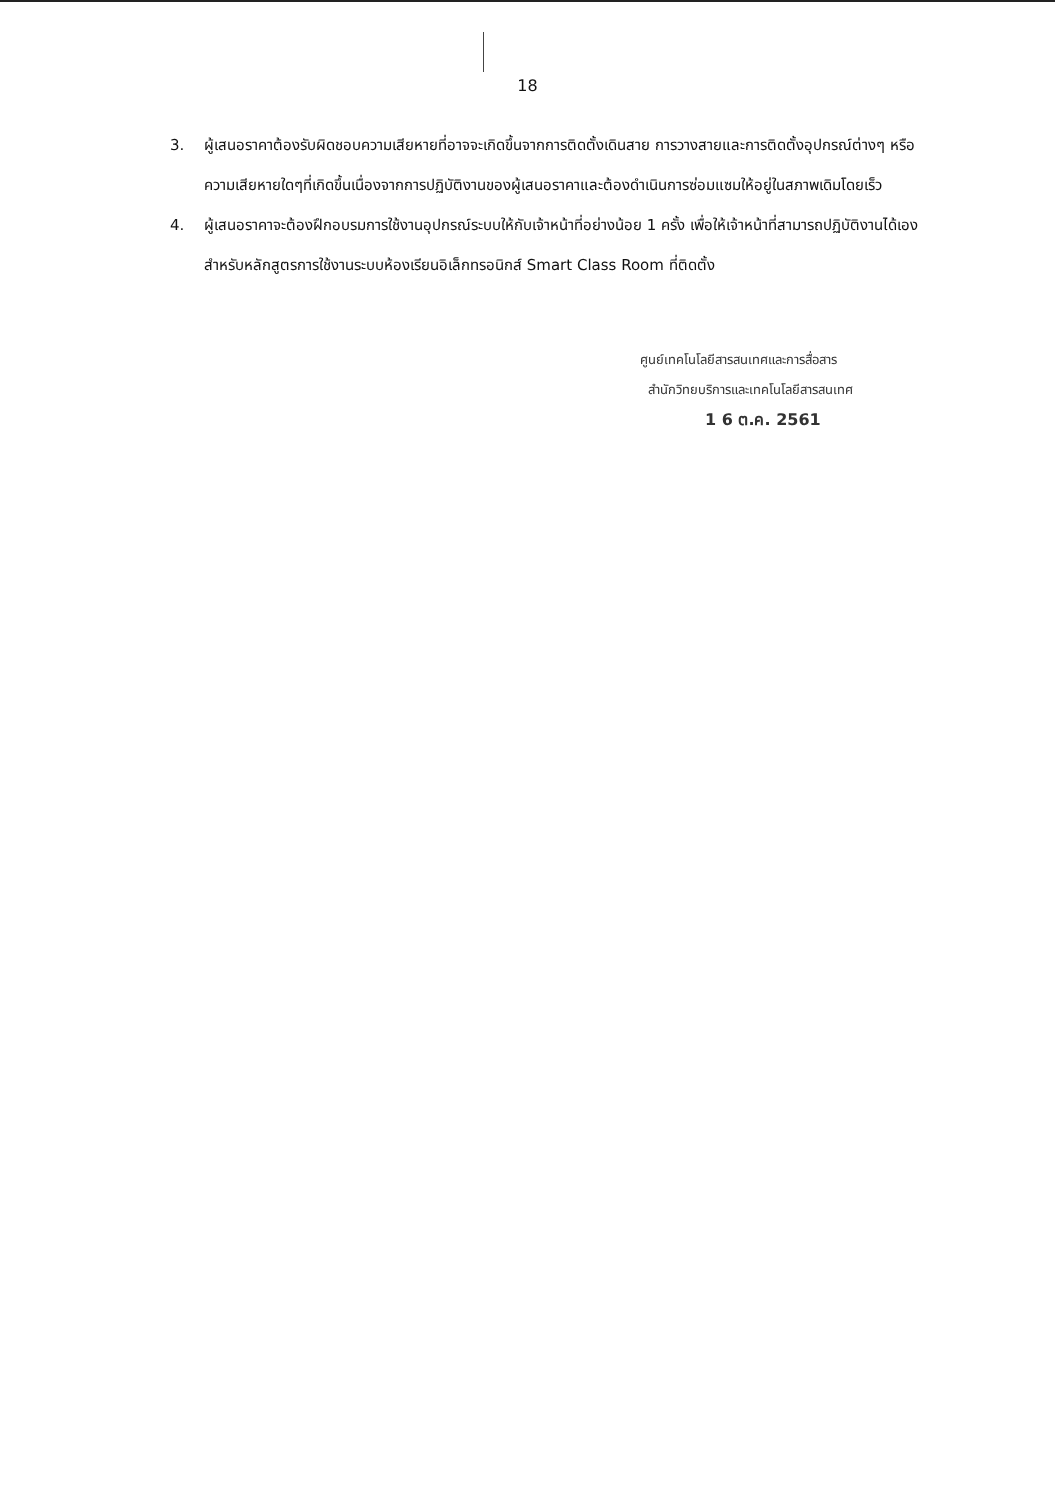18
3. ผู้เสนอราคาต้องรับผิดชอบความเสียหายที่อาจจะเกิดขึ้นจากการติดตั้งเดินสาย การวางสายและการติดตั้งอุปกรณ์ต่างๆ หรือความเสียหายใดๆที่เกิดขึ้นเนื่องจากการปฏิบัติงานของผู้เสนอราคาและต้องดำเนินการซ่อมแซมให้อยู่ในสภาพเดิมโดยเร็ว
4. ผู้เสนอราคาจะต้องฝึกอบรมการใช้งานอุปกรณ์ระบบให้กับเจ้าหน้าที่อย่างน้อย 1 ครั้ง เพื่อให้เจ้าหน้าที่สามารถปฏิบัติงานได้เอง สำหรับหลักสูตรการใช้งานระบบห้องเรียนอิเล็กทรอนิกส์ Smart Class Room ที่ติดตั้ง
ศูนย์เทคโนโลยีสารสนเทศและการสื่อสาร
สำนักวิทยบริการและเทคโนโลยีสารสนเทศ
1 6 ต.ค. 2561